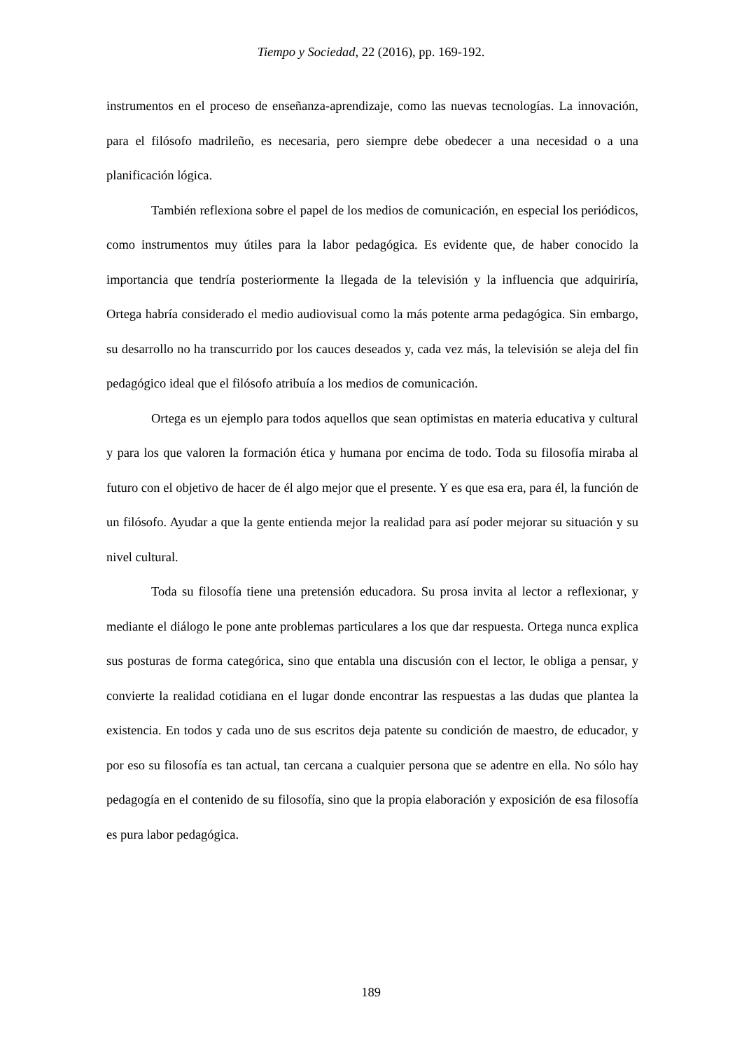Tiempo y Sociedad, 22 (2016), pp. 169-192.
instrumentos en el proceso de enseñanza-aprendizaje, como las nuevas tecnologías. La innovación, para el filósofo madrileño, es necesaria, pero siempre debe obedecer a una necesidad o a una planificación lógica.
También reflexiona sobre el papel de los medios de comunicación, en especial los periódicos, como instrumentos muy útiles para la labor pedagógica. Es evidente que, de haber conocido la importancia que tendría posteriormente la llegada de la televisión y la influencia que adquiriría, Ortega habría considerado el medio audiovisual como la más potente arma pedagógica. Sin embargo, su desarrollo no ha transcurrido por los cauces deseados y, cada vez más, la televisión se aleja del fin pedagógico ideal que el filósofo atribuía a los medios de comunicación.
Ortega es un ejemplo para todos aquellos que sean optimistas en materia educativa y cultural y para los que valoren la formación ética y humana por encima de todo. Toda su filosofía miraba al futuro con el objetivo de hacer de él algo mejor que el presente. Y es que esa era, para él, la función de un filósofo. Ayudar a que la gente entienda mejor la realidad para así poder mejorar su situación y su nivel cultural.
Toda su filosofía tiene una pretensión educadora. Su prosa invita al lector a reflexionar, y mediante el diálogo le pone ante problemas particulares a los que dar respuesta. Ortega nunca explica sus posturas de forma categórica, sino que entabla una discusión con el lector, le obliga a pensar, y convierte la realidad cotidiana en el lugar donde encontrar las respuestas a las dudas que plantea la existencia. En todos y cada uno de sus escritos deja patente su condición de maestro, de educador, y por eso su filosofía es tan actual, tan cercana a cualquier persona que se adentre en ella. No sólo hay pedagogía en el contenido de su filosofía, sino que la propia elaboración y exposición de esa filosofía es pura labor pedagógica.
189